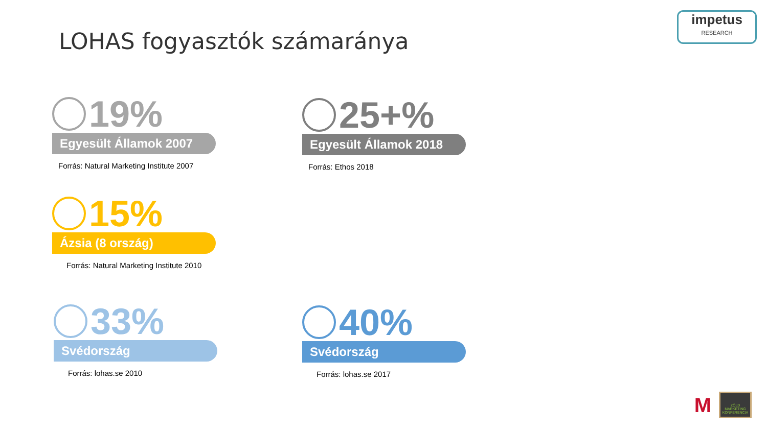LOHAS fogyasztók számaránya
impetus
RESEARCH
19%
Egyesült Államok 2007
Forrás: Natural Marketing Institute 2007
25+%
Egyesült Államok 2018
Forrás: Ethos 2018
15%
Ázsia (8 ország)
Forrás: Natural Marketing Institute 2010
33%
Svédország
Forrás: lohas.se 2010
40%
Svédország
Forrás: lohas.se 2017
M
ZÖLD MARKETING KONFERENCIA